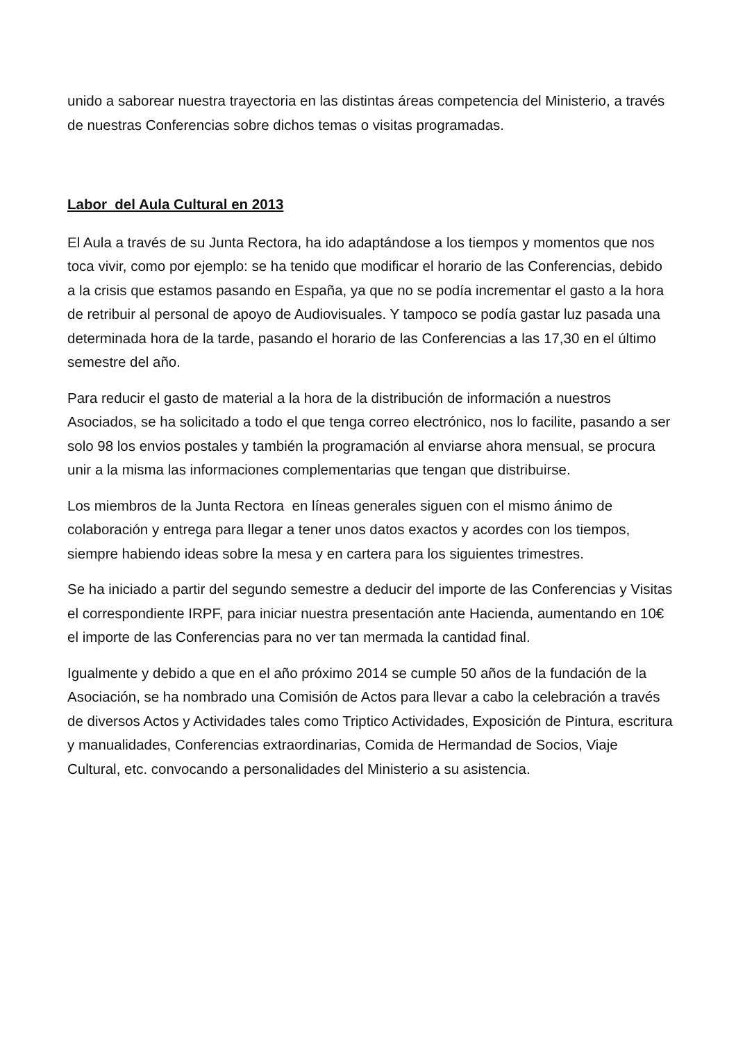unido a saborear nuestra trayectoria en las distintas áreas competencia del Ministerio, a través de nuestras Conferencias sobre dichos temas o visitas programadas.
Labor del Aula Cultural en 2013
El Aula a través de su Junta Rectora, ha ido adaptándose a los tiempos y momentos que nos toca vivir, como por ejemplo: se ha tenido que modificar el horario de las Conferencias, debido a la crisis que estamos pasando en España, ya que no se podía incrementar el gasto a la hora de retribuir al personal de apoyo de Audiovisuales. Y tampoco se podía gastar luz pasada una determinada hora de la tarde, pasando el horario de las Conferencias a las 17,30 en el último semestre del año.
Para reducir el gasto de material a la hora de la distribución de información a nuestros Asociados, se ha solicitado a todo el que tenga correo electrónico, nos lo facilite, pasando a ser solo 98 los envios postales y también la programación al enviarse ahora mensual, se procura unir a la misma las informaciones complementarias que tengan que distribuirse.
Los miembros de la Junta Rectora en líneas generales siguen con el mismo ánimo de colaboración y entrega para llegar a tener unos datos exactos y acordes con los tiempos, siempre habiendo ideas sobre la mesa y en cartera para los siguientes trimestres.
Se ha iniciado a partir del segundo semestre a deducir del importe de las Conferencias y Visitas el correspondiente IRPF, para iniciar nuestra presentación ante Hacienda, aumentando en 10€ el importe de las Conferencias para no ver tan mermada la cantidad final.
Igualmente y debido a que en el año próximo 2014 se cumple 50 años de la fundación de la Asociación, se ha nombrado una Comisión de Actos para llevar a cabo la celebración a través de diversos Actos y Actividades tales como Triptico Actividades, Exposición de Pintura, escritura y manualidades, Conferencias extraordinarias, Comida de Hermandad de Socios, Viaje Cultural, etc. convocando a personalidades del Ministerio a su asistencia.